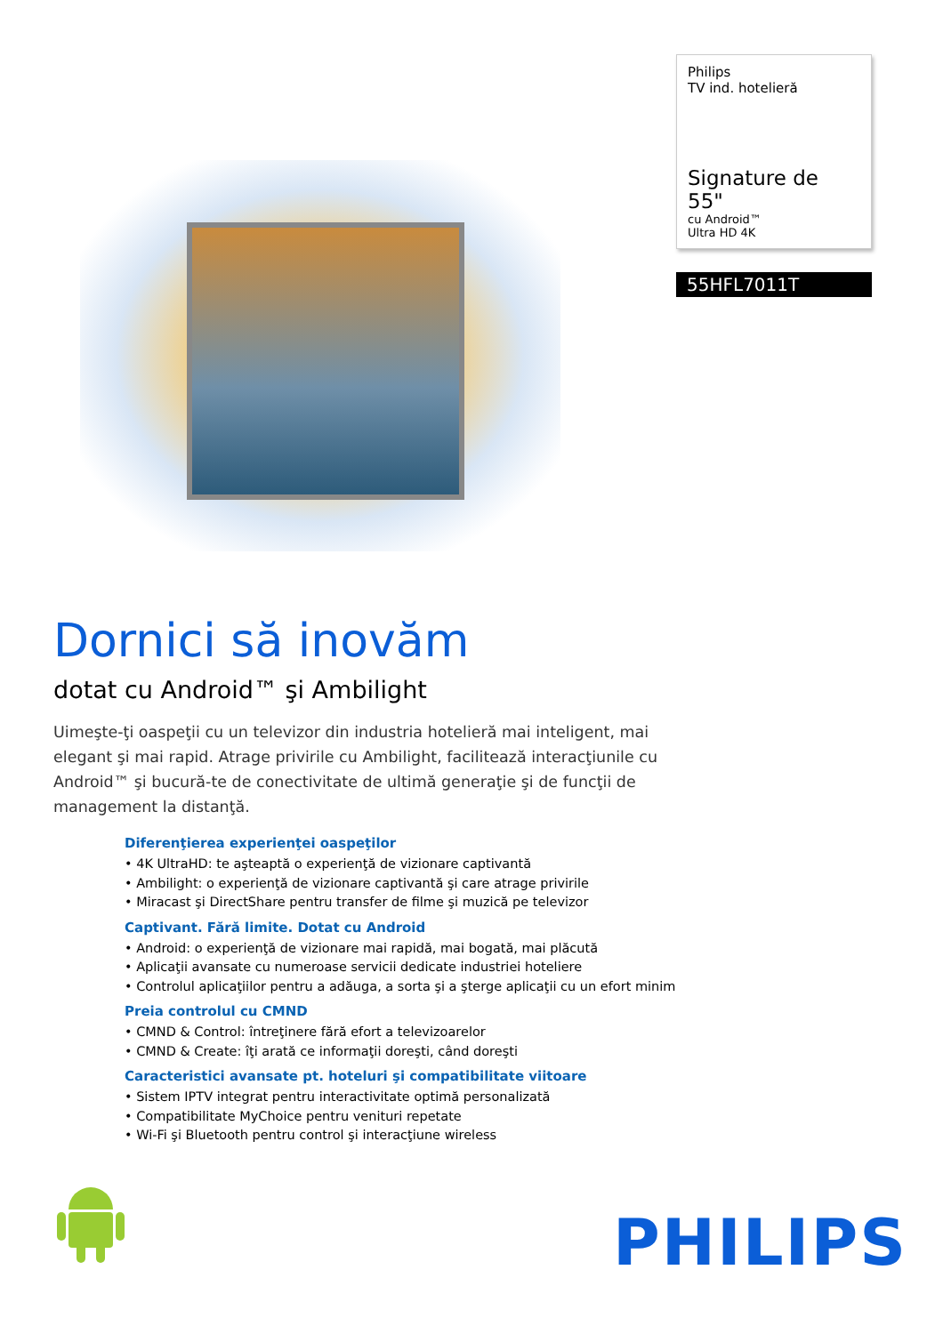Philips
TV ind. hotelieră
Signature de 55"
cu Android™
Ultra HD 4K
55HFL7011T
Dornici să inovăm
dotat cu Android™ şi Ambilight
Uimeşte-ţi oaspeţii cu un televizor din industria hotelieră mai inteligent, mai elegant şi mai rapid. Atrage privirile cu Ambilight, facilitează interacţiunile cu Android™ şi bucură-te de conectivitate de ultimă generaţie şi de funcţii de management la distanţă.
Diferenţierea experienţei oaspeţilor
• 4K UltraHD: te aşteaptă o experienţă de vizionare captivantă
• Ambilight: o experienţă de vizionare captivantă şi care atrage privirile
• Miracast şi DirectShare pentru transfer de filme şi muzică pe televizor
Captivant. Fără limite. Dotat cu Android
• Android: o experienţă de vizionare mai rapidă, mai bogată, mai plăcută
• Aplicaţii avansate cu numeroase servicii dedicate industriei hoteliere
• Controlul aplicaţiilor pentru a adăuga, a sorta şi a şterge aplicaţii cu un efort minim
Preia controlul cu CMND
• CMND & Control: întreţinere fără efort a televizoarelor
• CMND & Create: îţi arată ce informaţii doreşti, când doreşti
Caracteristici avansate pt. hoteluri şi compatibilitate viitoare
• Sistem IPTV integrat pentru interactivitate optimă personalizată
• Compatibilitate MyChoice pentru venituri repetate
• Wi-Fi şi Bluetooth pentru control şi interacţiune wireless
PHILIPS